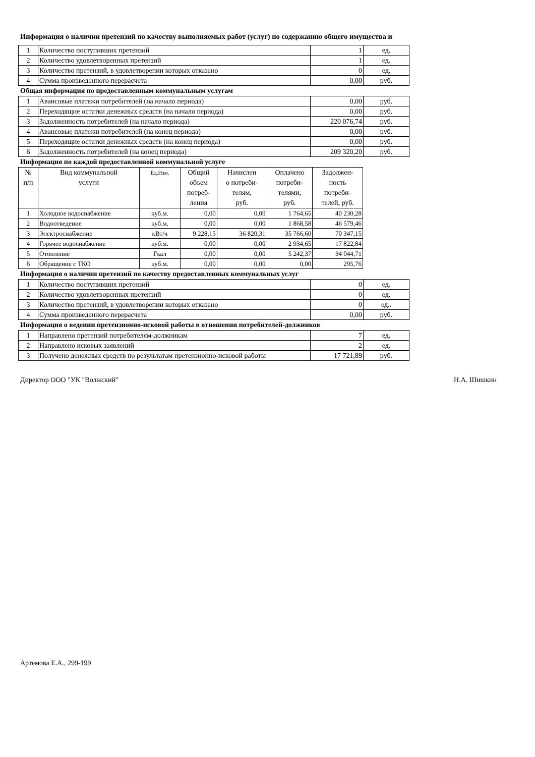Информация о наличии претензий по качеству выполняемых работ (услуг) по содержанию общего имущества и
| 1 | Количество поступивших претензий | 1 | ед. |
| 2 | Количество удовлетворенных претензий | 1 | ед. |
| 3 | Количество претензий, в удовлетворении которых отказано | 0 | ед. |
| 4 | Сумма произведенного перерасчета | 0,00 | руб. |
Общая информация по предоставленным коммунальным услугам
| 1 | Авансовые платежи потребителей (на начало периода) | 0,00 | руб. |
| 2 | Переходящие остатки денежных средств (на начало периода) | 0,00 | руб. |
| 3 | Задолженность потребителей (на начало периода) | 220 076,74 | руб. |
| 4 | Авансовые платежи потребителей (на конец периода) | 0,00 | руб. |
| 5 | Переходящие остатки денежных средств (на конец периода) | 0,00 | руб. |
| 6 | Задолженность потребителей (на конец периода) | 209 320,20 | руб. |
Информация по каждой предоставленной коммунальной услуге
| № п/п | Вид коммунальной услуги | Ед.Изм. | Общий объем потреб- ления | Начислен о потреби- телям, руб. | Оплачено потреби- телями, руб. | Задолжен- ность потреби- телей, руб. |
| --- | --- | --- | --- | --- | --- | --- |
| 1 | Холодное водоснабжение | куб.м. | 0,00 | 0,00 | 1 764,65 | 40 230,28 |
| 2 | Водоотведение | куб.м. | 0,00 | 0,00 | 1 868,58 | 46 579,46 |
| 3 | Электроснабжение | кВт/ч | 9 228,15 | 36 820,31 | 35 766,60 | 70 347,15 |
| 4 | Горячее водоснабжение | куб.м. | 0,00 | 0,00 | 2 934,65 | 17 822,84 |
| 5 | Отопление | Гкал | 0,00 | 0,00 | 5 242,37 | 34 044,71 |
| 6 | Обращение с ТКО | куб.м. | 0,00 | 0,00 | 0,00 | 295,76 |
Информация о наличии претензий по качеству предоставленных коммунальных услуг
| 1 | Количество поступивших претензий | 0 | ед. |
| 2 | Количество удовлетворенных претензий | 0 | ед. |
| 3 | Количество претензий, в удовлетворении которых отказано | 0 | ед.. |
| 4 | Сумма произведенного перерасчета | 0,00 | руб. |
Информация о ведении претензионно-исковой работы в отношении потребителей-должников
| 1 | Направлено претензий потребителям-должникам | 7 | ед. |
| 2 | Направлено исковых заявлений | 2 | ед. |
| 3 | Получено денежных средств по результатам претензионно-исковой работы | 17 721,89 | руб. |
Директор ООО "УК "Волжский" Н.А. Шишкин
Артемова Е.А., 299-199